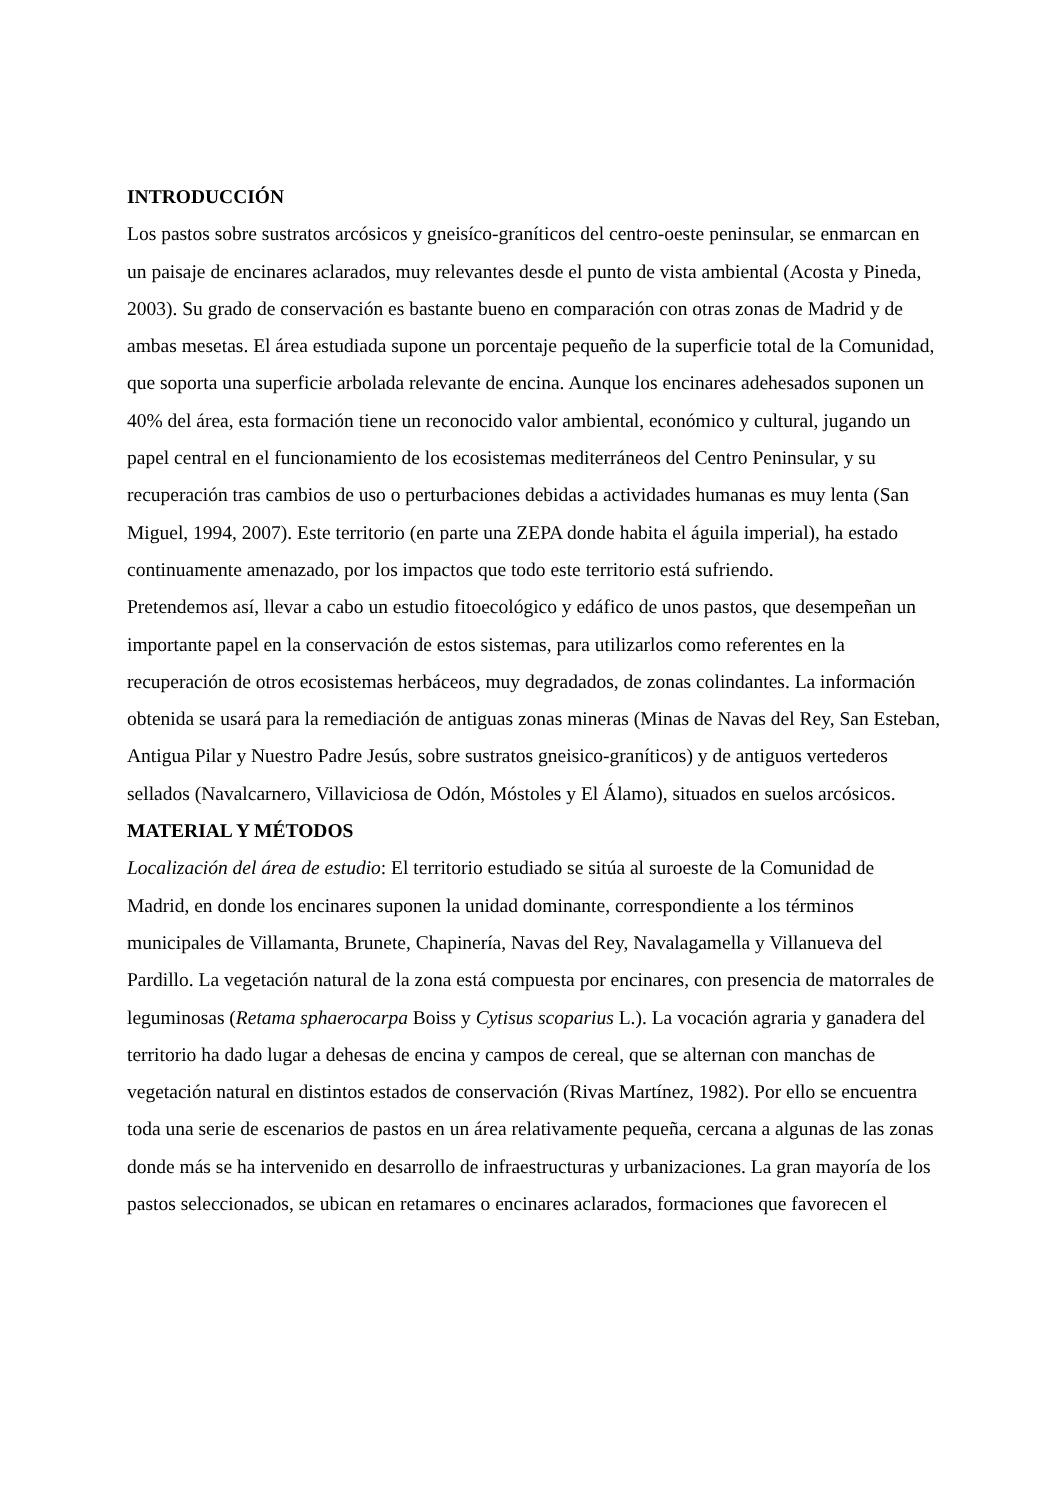INTRODUCCIÓN
Los pastos sobre sustratos arcósicos y gneisíco-graníticos del centro-oeste peninsular, se enmarcan en un paisaje de encinares aclarados, muy relevantes desde el punto de vista ambiental (Acosta y Pineda, 2003). Su grado de conservación es bastante bueno en comparación con otras zonas de Madrid y de ambas mesetas. El área estudiada supone un porcentaje pequeño de la superficie total de la Comunidad, que soporta una superficie arbolada relevante de encina. Aunque los encinares adehesados suponen un 40% del área, esta formación tiene un reconocido valor ambiental, económico y cultural, jugando un papel central en el funcionamiento de los ecosistemas mediterráneos del Centro Peninsular, y su recuperación tras cambios de uso o perturbaciones debidas a actividades humanas es muy lenta (San Miguel, 1994, 2007). Este territorio (en parte una ZEPA donde habita el águila imperial), ha estado continuamente amenazado, por los impactos que todo este territorio está sufriendo.
Pretendemos así, llevar a cabo un estudio fitoecológico y edáfico de unos pastos, que desempeñan un importante papel en la conservación de estos sistemas, para utilizarlos como referentes en la recuperación de otros ecosistemas herbáceos, muy degradados, de zonas colindantes. La información obtenida se usará para la remediación de antiguas zonas mineras (Minas de Navas del Rey, San Esteban, Antigua Pilar y Nuestro Padre Jesús, sobre sustratos gneisico-graníticos) y de antiguos vertederos sellados (Navalcarnero, Villaviciosa de Odón, Móstoles y El Álamo), situados en suelos arcósicos.
MATERIAL Y MÉTODOS
Localización del área de estudio: El territorio estudiado se sitúa al suroeste de la Comunidad de Madrid, en donde los encinares suponen la unidad dominante, correspondiente a los términos municipales de Villamanta, Brunete, Chapinería, Navas del Rey, Navalagamella y Villanueva del Pardillo. La vegetación natural de la zona está compuesta por encinares, con presencia de matorrales de leguminosas (Retama sphaerocarpa Boiss y Cytisus scoparius L.). La vocación agraria y ganadera del territorio ha dado lugar a dehesas de encina y campos de cereal, que se alternan con manchas de vegetación natural en distintos estados de conservación (Rivas Martínez, 1982). Por ello se encuentra toda una serie de escenarios de pastos en un área relativamente pequeña, cercana a algunas de las zonas donde más se ha intervenido en desarrollo de infraestructuras y urbanizaciones. La gran mayoría de los pastos seleccionados, se ubican en retamares o encinares aclarados, formaciones que favorecen el